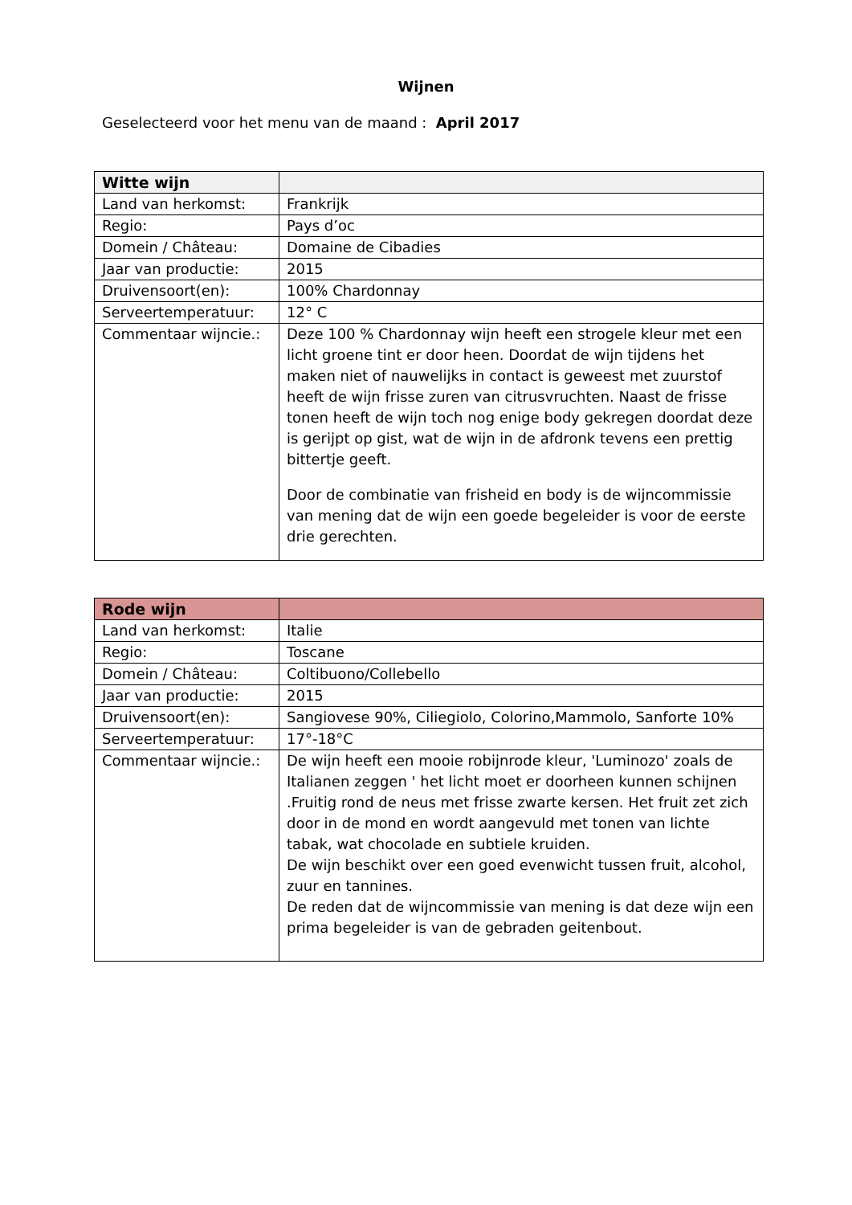Wijnen
Geselecteerd voor het menu van de maand : April 2017
| Witte wijn | |
| --- | --- |
| Land van herkomst: | Frankrijk |
| Regio: | Pays d’oc |
| Domein / Château: | Domaine de Cibadies |
| Jaar van productie: | 2015 |
| Druivensoort(en): | 100% Chardonnay |
| Serveertemperatuur: | 12° C |
| Commentaar wijncie.: | Deze 100 % Chardonnay wijn heeft een strogele kleur met een licht groene tint er door heen. Doordat de wijn tijdens het maken niet of nauwelijks in contact is geweest met zuurstof heeft de wijn frisse zuren van citrusvruchten. Naast de frisse tonen heeft de wijn toch nog enige body gekregen doordat deze is gerijpt op gist, wat de wijn in de afdronk tevens een prettig bittertje geeft. Door de combinatie van frisheid en body is de wijncommissie van mening dat de wijn een goede begeleider is voor de eerste drie gerechten. |
| Rode wijn | |
| --- | --- |
| Land van herkomst: | Italie |
| Regio: | Toscane |
| Domein / Château: | Coltibuono/Collebello |
| Jaar van productie: | 2015 |
| Druivensoort(en): | Sangiovese 90%, Ciliegiolo, Colorino,Mammolo, Sanforte 10% |
| Serveertemperatuur: | 17°-18°C |
| Commentaar wijncie.: | De wijn heeft een mooie robijnrode kleur, 'Luminozo' zoals de Italianen zeggen ' het licht moet er doorheen kunnen schijnen .Fruitig rond de neus met frisse zwarte kersen. Het fruit zet zich door in de mond en wordt aangevuld met tonen van lichte tabak, wat chocolade en subtiele kruiden. De wijn beschikt over een goed evenwicht tussen fruit, alcohol, zuur en tannines. De reden dat de wijncommissie van mening is dat deze wijn een prima begeleider is van de gebraden geitenbout. |